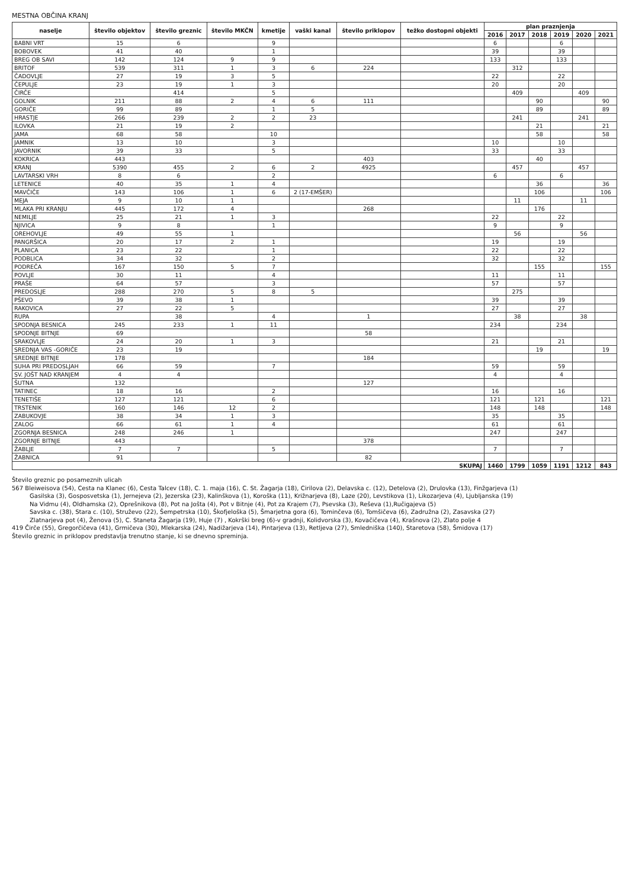MESTNA OBČINA KRANJ
| naselje | število objektov | število greznic | število MKČN | kmetije | vaški kanal | število priklopov | težko dostopni objekti | plan praznjenja | | | | | |
| --- | --- | --- | --- | --- | --- | --- | --- | --- | --- | --- | --- | --- | --- |
| | | | | | | | | 2016 | 2017 | 2018 | 2019 | 2020 | 2021 |
| BABNI VRT | 15 | 6 | | 9 | | | | 6 | | | 6 | | |
| BOBOVEK | 41 | 40 | | 1 | | | | 39 | | | 39 | | |
| BREG OB SAVI | 142 | 124 | 9 | 9 | | | | 133 | | | 133 | | |
| BRITOF | 539 | 311 | 1 | 3 | 6 | 224 | | | 312 | | | | |
| ČADOVLJE | 27 | 19 | 3 | 5 | | | | 22 | | | 22 | | |
| ČEPULJE | 23 | 19 | 1 | 3 | | | | 20 | | | 20 | | |
| ČIRČE | | 414 | | 5 | | | | | 409 | | | 409 | |
| GOLNIK | 211 | 88 | 2 | 4 | 6 | 111 | | | | 90 | | | 90 |
| GORIČE | 99 | 89 | | 1 | 5 | | | | | 89 | | | 89 |
| HRASTJE | 266 | 239 | 2 | 2 | 23 | | | | 241 | | | 241 | |
| ILOVKA | 21 | 19 | 2 | | | | | | | 21 | | | 21 |
| JAMA | 68 | 58 | | 10 | | | | | | 58 | | | 58 |
| JAMNIK | 13 | 10 | | 3 | | | | 10 | | | 10 | | |
| JAVORNIK | 39 | 33 | | 5 | | | | 33 | | | 33 | | |
| KOKRICA | 443 | | | | | 403 | | | | 40 | | | |
| KRANJ | 5390 | 455 | 2 | 6 | 2 | 4925 | | | 457 | | | 457 | |
| LAVTARSKI VRH | 8 | 6 | | 2 | | | | 6 | | | 6 | | |
| LETENICE | 40 | 35 | 1 | 4 | | | | | | 36 | | | 36 |
| MAVČIČE | 143 | 106 | 1 | 6 | 2 (17-EMŠER) | | | | | 106 | | | 106 |
| MEJA | 9 | 10 | 1 | | | | | | 11 | | | 11 | |
| MLAKA PRI KRANJU | 445 | 172 | 4 | | | 268 | | | | 176 | | | |
| NEMILJE | 25 | 21 | 1 | 3 | | | | 22 | | | 22 | | |
| NJIVICA | 9 | 8 | | 1 | | | | 9 | | | 9 | | |
| OREHOVLJE | 49 | 55 | 1 | | | | | | 56 | | | 56 | |
| PANGRŠICA | 20 | 17 | 2 | 1 | | | | 19 | | | 19 | | |
| PLANICA | 23 | 22 | | 1 | | | | 22 | | | 22 | | |
| PODBLICA | 34 | 32 | | 2 | | | | 32 | | | 32 | | |
| PODREČA | 167 | 150 | 5 | 7 | | | | | | 155 | | | 155 |
| POVLJE | 30 | 11 | | 4 | | | | 11 | | | 11 | | |
| PRAŠE | 64 | 57 | | 3 | | | | 57 | | | 57 | | |
| PREDOSLJE | 288 | 270 | 5 | 8 | 5 | | | | 275 | | | | |
| PŠEVO | 39 | 38 | 1 | | | | | 39 | | | 39 | | |
| RAKOVICA | 27 | 22 | 5 | | | | | 27 | | | 27 | | |
| RUPA | | 38 | | 4 | | 1 | | | 38 | | | 38 | |
| SPODNJA BESNICA | 245 | 233 | 1 | 11 | | | | 234 | | | 234 | | |
| SPODNJE BITNJE | 69 | | | | | 58 | | | | | | | |
| SRAKOVLJE | 24 | 20 | 1 | 3 | | | | 21 | | | 21 | | |
| SREDNJA VAS -GORIČE | 23 | 19 | | | | | | | | 19 | | | 19 |
| SREDNJE BITNJE | 178 | | | | | 184 | | | | | | | |
| SUHA PRI PREDOSLJAH | 66 | 59 | | 7 | | | | 59 | | | 59 | | |
| SV. JOŠT NAD KRANJEM | 4 | 4 | | | | | | 4 | | | 4 | | |
| ŠUTNA | 132 | | | | | 127 | | | | | | | |
| TATINEC | 18 | 16 | | 2 | | | | 16 | | | 16 | | |
| TENETIŠE | 127 | 121 | | 6 | | | | 121 | | 121 | | | 121 |
| TRSTENIK | 160 | 146 | 12 | 2 | | | | 148 | | 148 | | | 148 |
| ZABUKOVJE | 38 | 34 | 1 | 3 | | | | 35 | | | 35 | | |
| ZALOG | 66 | 61 | 1 | 4 | | | | 61 | | | 61 | | |
| ZGORNJA BESNICA | 248 | 246 | 1 | | | | | 247 | | | 247 | | |
| ZGORNJE BITNJE | 443 | | | | | 378 | | | | | | | |
| ŽABLJE | 7 | 7 | | 5 | | | | 7 | | | 7 | | |
| ŽABNICA | 91 | | | | | 82 | | | | | | | |
| SKUPAJ | | | | | | | | 1460 | 1799 | 1059 | 1191 | 1212 | 843 |
Število greznic po posameznih ulicah
567 Bleiweisova (54), Cesta na Klanec (6), Cesta Talcev (18), C. 1. maja (16), C. St. Žagarja (18), Cirilova (2), Delavska c. (12), Detelova (2), Drulovka (13), Finžgarjeva (1)
Gasilska (3), Gosposvetska (1), Jernejeva (2), Jezerska (23), Kalinškova (1), Koroška (11), Križnarjeva (8), Laze (20), Levstikova (1), Likozarjeva (4), Ljubljanska (19)
Na Vidmu (4), Oldhamska (2), Oprešnikova (8), Pot na Jošta (4), Pot v Bitnje (4), Pot za Krajem (7), Psevska (3), Reševa (1),Ručigajeva (5)
Savska c. (38), Stara c. (10), Struževo (22), Šempetrska (10), Škofjeloška (5), Šmarjetna gora (6), Tominčeva (6), Tomšičeva (6), Zadružna (2), Zasavska (27)
Zlatnarjeva pot (4), Ženova (5), C. Staneta Žagarja (19), Huje (7) , Kokrški breg (6)-v gradnji, Kolidvorska (3), Kovačičeva (4), Krašnova (2), Zlato polje 4
419 Čirče (55), Gregorčičeva (41), Grmičeva (30), Mlekarska (24), Nadižarjeva (14), Pintarjeva (13), Retljeva (27), Smledniška (140), Staretova (58), Šmidova (17)
Število greznic in priklopov predstavlja trenutno stanje, ki se dnevno spreminja.